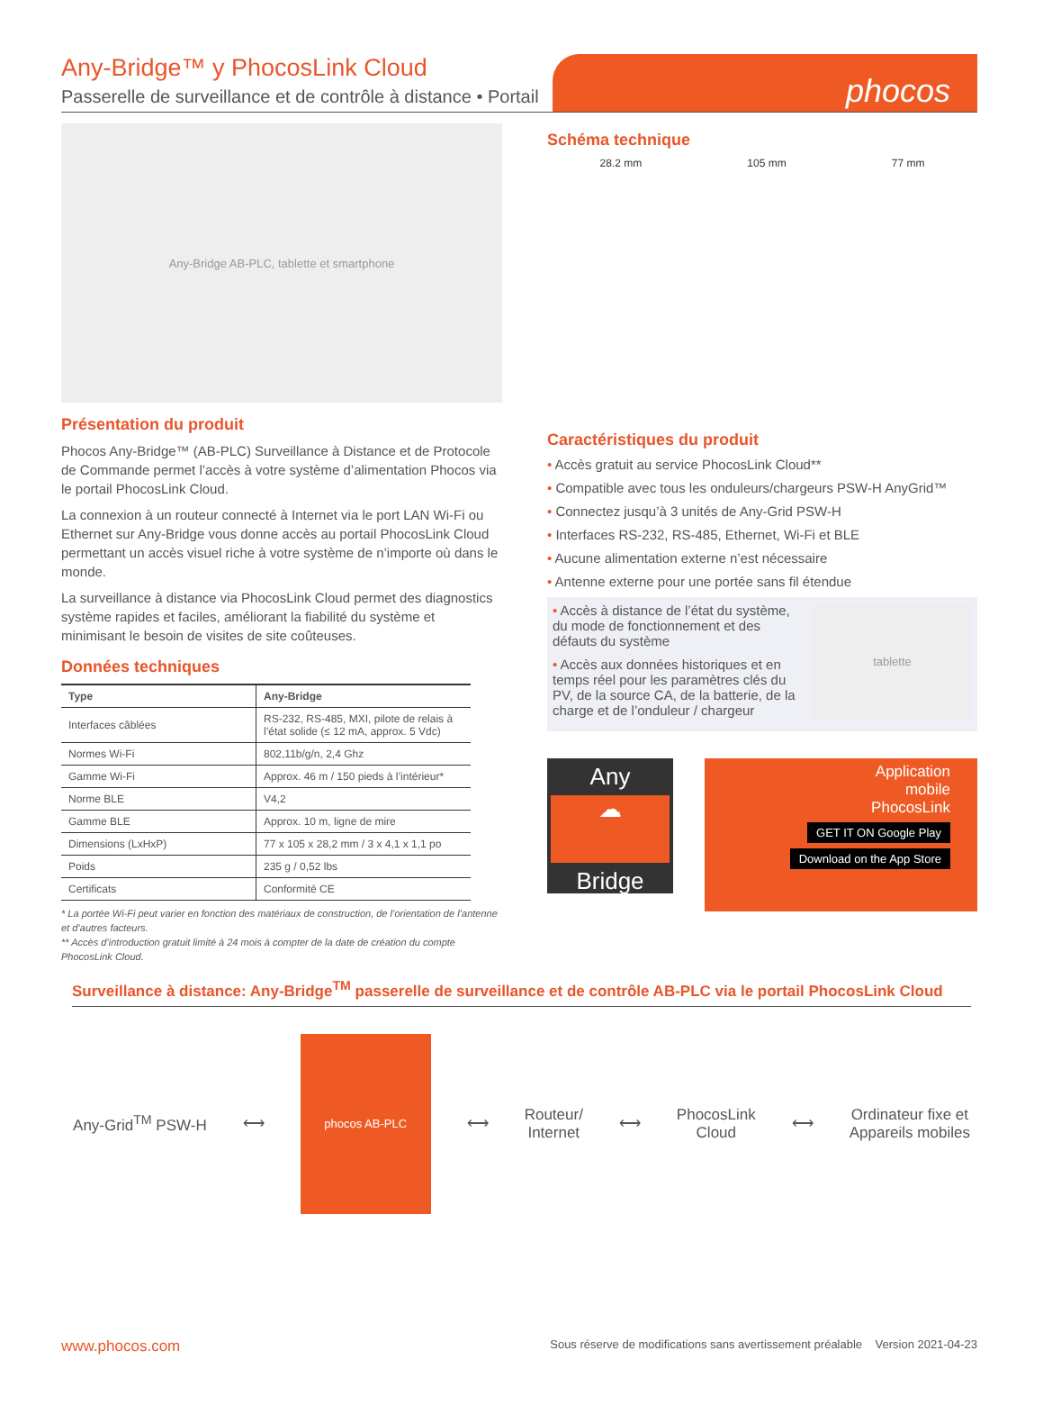Any-Bridge™ y PhocosLink Cloud
Passerelle de surveillance et de contrôle à distance • Portail
phocos
Any-Bridge AB-PLC, tablette et smartphone
Présentation du produit
Phocos Any-Bridge™ (AB-PLC) Surveillance à Distance et de Protocole de Commande permet l’accès à votre système d’alimentation Phocos via le portail PhocosLink Cloud.
La connexion à un routeur connecté à Internet via le port LAN Wi-Fi ou Ethernet sur Any-Bridge vous donne accès au portail PhocosLink Cloud permettant un accès visuel riche à votre système de n’importe où dans le monde.
La surveillance à distance via PhocosLink Cloud permet des diagnostics système rapides et faciles, améliorant la fiabilité du système et minimisant le besoin de visites de site coûteuses.
Données techniques
| Type | Any-Bridge |
| --- | --- |
| Interfaces câblées | RS-232, RS-485, MXI, pilote de relais à l’état solide (≤ 12 mA, approx. 5 Vdc) |
| Normes Wi-Fi | 802,11b/g/n, 2,4 Ghz |
| Gamme Wi-Fi | Approx. 46 m / 150 pieds à l’intérieur* |
| Norme BLE | V4,2 |
| Gamme BLE | Approx. 10 m, ligne de mire |
| Dimensions (LxHxP) | 77 x 105 x 28,2 mm / 3 x 4,1 x 1,1 po |
| Poids | 235 g / 0,52 lbs |
| Certificats | Conformité CE |
* La portée Wi-Fi peut varier en fonction des matériaux de construction, de l’orientation de l’antenne et d’autres facteurs.
** Accès d’introduction gratuit limité à 24 mois à compter de la date de création du compte PhocosLink Cloud.
Schéma technique
28.2 mm 105 mm 77 mm
Caractéristiques du produit
• Accès gratuit au service PhocosLink Cloud**
• Compatible avec tous les onduleurs/chargeurs PSW-H AnyGrid™
• Connectez jusqu’à 3 unités de Any-Grid PSW-H
• Interfaces RS-232, RS-485, Ethernet, Wi-Fi et BLE
• Aucune alimentation externe n’est nécessaire
• Antenne externe pour une portée sans fil étendue
• Accès à distance de l’état du système, du mode de fonctionnement et des défauts du système
• Accès aux données historiques et en temps réel pour les paramètres clés du PV, de la source CA, de la batterie, de la charge et de l’onduleur / chargeur
tablette
Any
☁
Bridge
Application
mobile
PhocosLink
GET IT ON Google Play
Download on the App Store
Surveillance à distance: Any-Bridge<sup>TM</sup> passerelle de surveillance et de contrôle AB-PLC via le portail PhocosLink Cloud
Any-Grid<sup>TM</sup> PSW-H ⟷
phocos AB-PLC
⟷
Routeur/
Internet
⟷
PhocosLink
Cloud
⟷
Ordinateur fixe et
Appareils mobiles
www.phocos.com Sous réserve de modifications sans avertissement préalable Version 2021-04-23